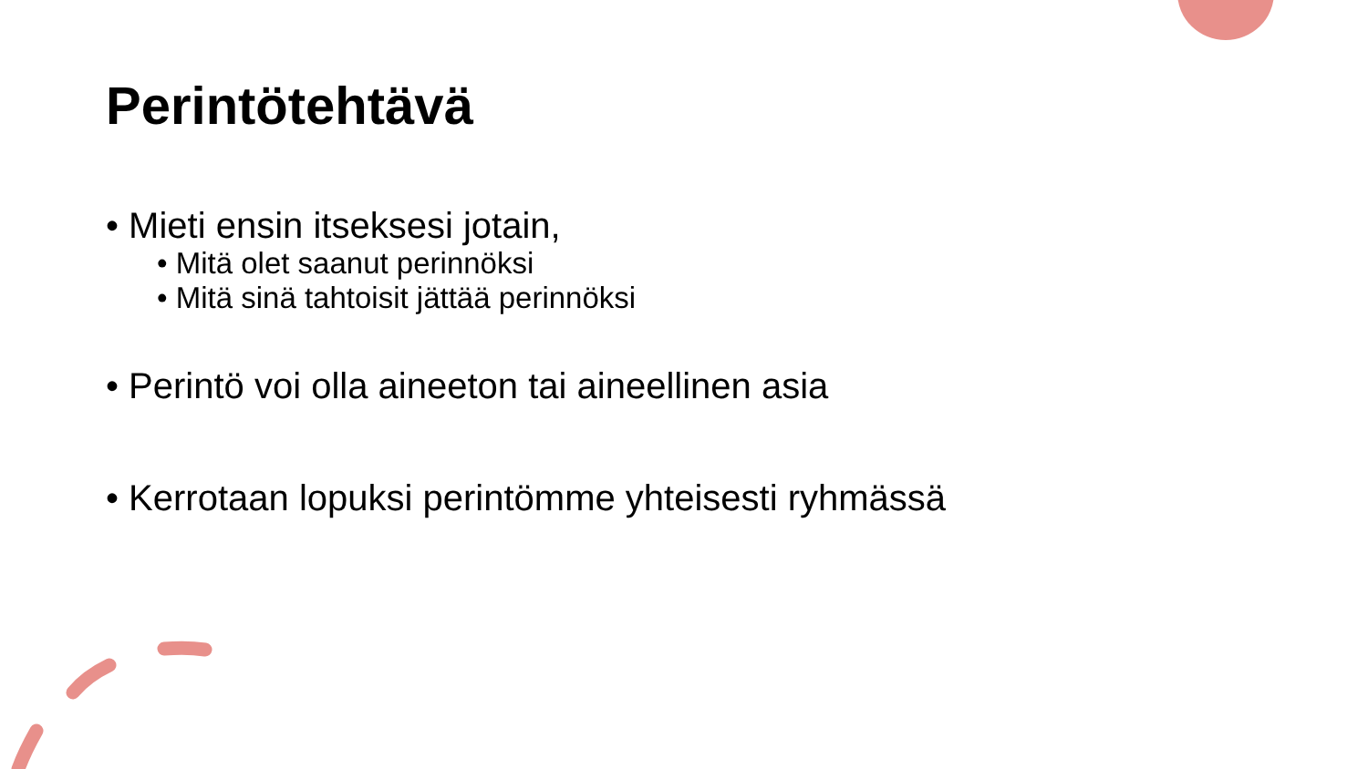Perintötehtävä
• Mieti ensin itseksesi jotain,
• Mitä olet saanut perinnöksi
• Mitä sinä tahtoisit jättää perinnöksi
• Perintö voi olla aineeton tai aineellinen asia
• Kerrotaan lopuksi perintömme yhteisesti ryhmässä